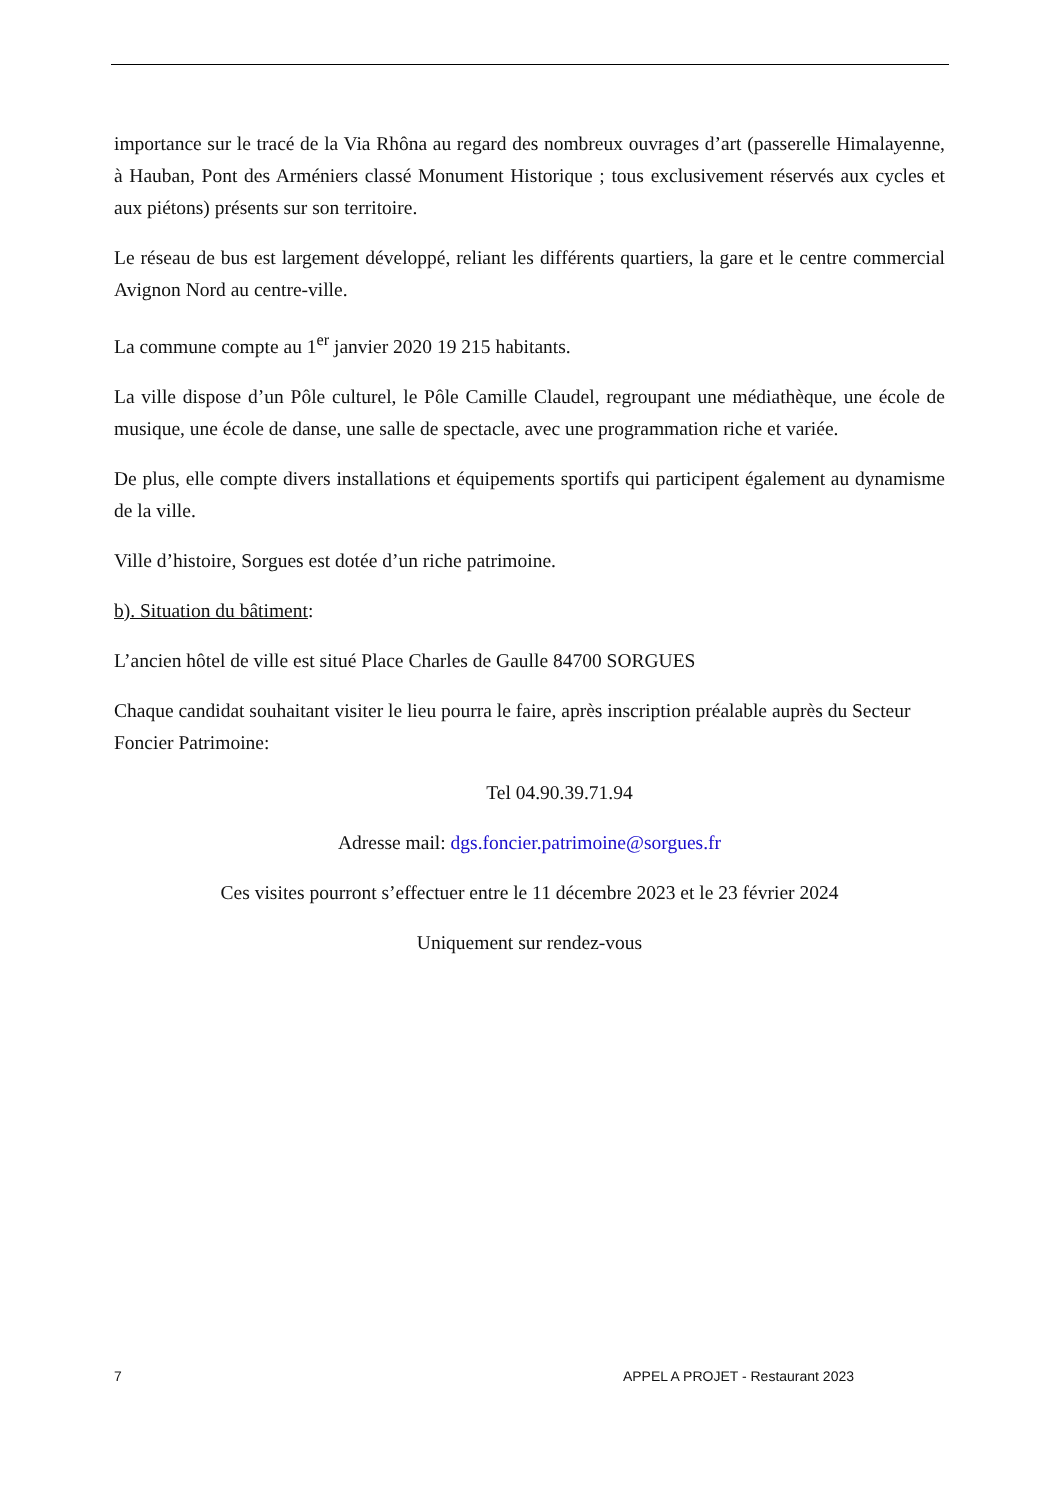importance sur le tracé de la Via Rhôna au regard des nombreux ouvrages d’art (passerelle Himalayenne, à Hauban, Pont des Arméniers classé Monument Historique ; tous exclusivement réservés aux cycles et aux piétons) présents sur son territoire.
Le réseau de bus est largement développé, reliant les différents quartiers, la gare et le centre commercial Avignon Nord au centre-ville.
La commune compte au 1<sup>er</sup> janvier 2020 19 215 habitants.
La ville dispose d’un Pôle culturel, le Pôle Camille Claudel, regroupant une médiathèque, une école de musique, une école de danse, une salle de spectacle, avec une programmation riche et variée.
De plus, elle compte divers installations et équipements sportifs qui participent également au dynamisme de la ville.
Ville d’histoire, Sorgues est dotée d’un riche patrimoine.
b). Situation du bâtiment:
L’ancien hôtel de ville est situé Place Charles de Gaulle 84700 SORGUES
Chaque candidat souhaitant visiter le lieu pourra le faire, après inscription préalable auprès du Secteur Foncier Patrimoine:
Tel 04.90.39.71.94
Adresse mail: dgs.foncier.patrimoine@sorgues.fr
Ces visites pourront s’effectuer entre le 11 décembre 2023 et le 23 février 2024
Uniquement sur rendez-vous
7 APPEL A PROJET - Restaurant 2023